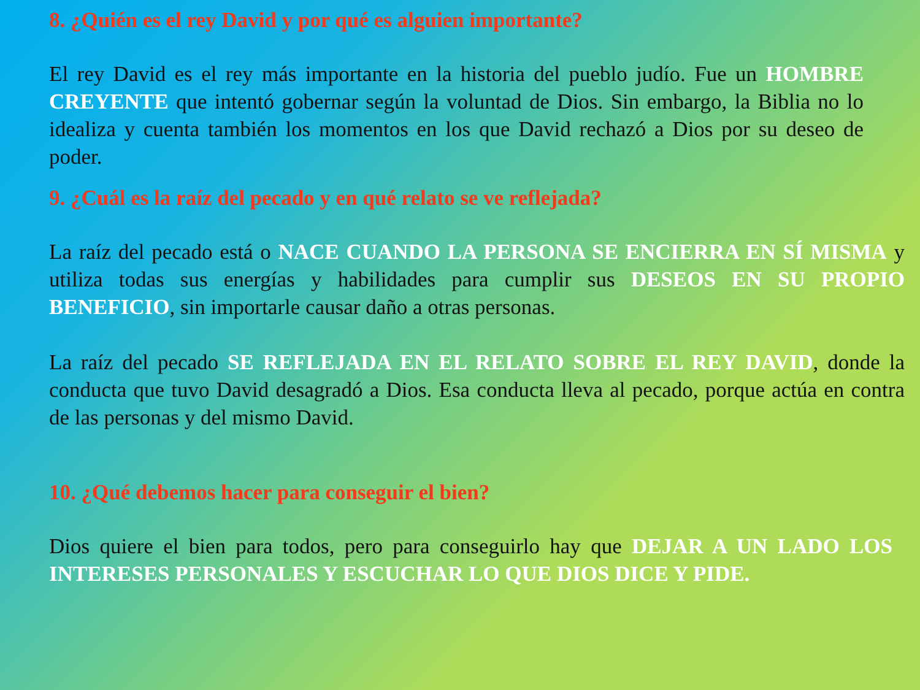8. ¿Quién es el rey David y por qué es alguien importante?
El rey David es el rey más importante en la historia del pueblo judío. Fue un HOMBRE CREYENTE que intentó gobernar según la voluntad de Dios. Sin embargo, la Biblia no lo idealiza y cuenta también los momentos en los que David rechazó a Dios por su deseo de poder.
9. ¿Cuál es la raíz del pecado y en qué relato se ve reflejada?
La raíz del pecado está o NACE CUANDO LA PERSONA SE ENCIERRA EN SÍ MISMA y utiliza todas sus energías y habilidades para cumplir sus DESEOS EN SU PROPIO BENEFICIO, sin importarle causar daño a otras personas.
La raíz del pecado SE REFLEJADA EN EL RELATO SOBRE EL REY DAVID, donde la conducta que tuvo David desagradó a Dios. Esa conducta lleva al pecado, porque actúa en contra de las personas y del mismo David.
10. ¿Qué debemos hacer para conseguir el bien?
Dios quiere el bien para todos, pero para conseguirlo hay que DEJAR A UN LADO LOS INTERESES PERSONALES Y ESCUCHAR LO QUE DIOS DICE Y PIDE.